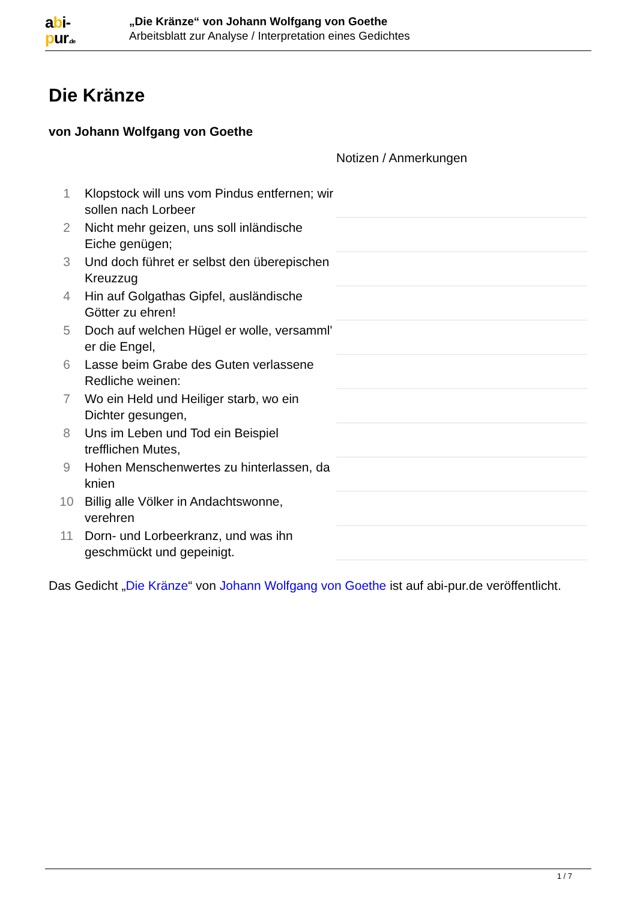abi-
pur.de
„Die Kränze“ von Johann Wolfgang von Goethe
Arbeitsblatt zur Analyse / Interpretation eines Gedichtes
Die Kränze
von Johann Wolfgang von Goethe
Notizen / Anmerkungen
| 1 | Klopstock will uns vom Pindus entfernen; wir sollen nach Lorbeer | |
| 2 | Nicht mehr geizen, uns soll inländische Eiche genügen; | |
| 3 | Und doch führet er selbst den überepischen Kreuzzug | |
| 4 | Hin auf Golgathas Gipfel, ausländische Götter zu ehren! | |
| 5 | Doch auf welchen Hügel er wolle, versamml' er die Engel, | |
| 6 | Lasse beim Grabe des Guten verlassene Redliche weinen: | |
| 7 | Wo ein Held und Heiliger starb, wo ein Dichter gesungen, | |
| 8 | Uns im Leben und Tod ein Beispiel trefflichen Mutes, | |
| 9 | Hohen Menschenwertes zu hinterlassen, da knien | |
| 10 | Billig alle Völker in Andachtswonne, verehren | |
| 11 | Dorn- und Lorbeerkranz, und was ihn geschmückt und gepeinigt. | |
Das Gedicht „Die Kränze“ von Johann Wolfgang von Goethe ist auf abi-pur.de veröffentlicht.
1 / 7